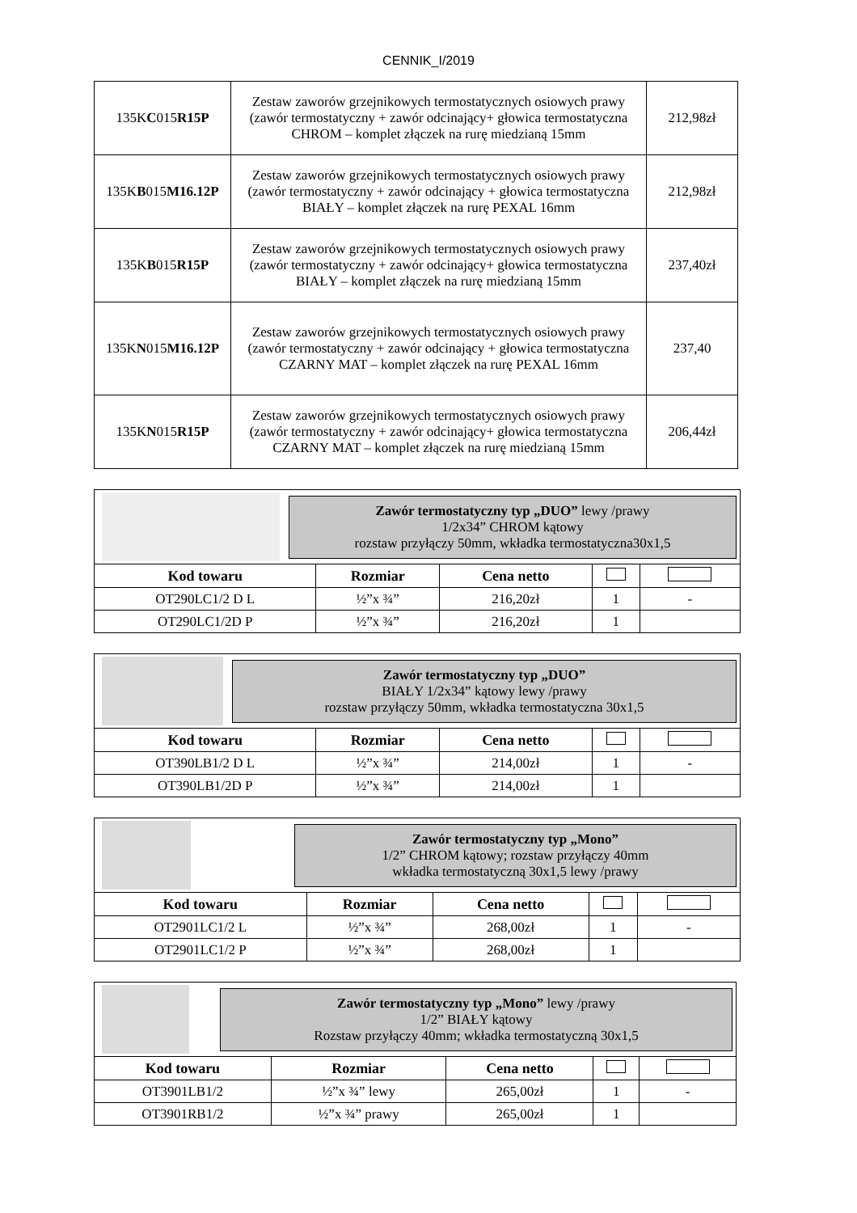CENNIK_I/2019
| 135K C 015 R15P | Zestaw zaworów grzejnikowych termostatycznych osiowych prawy (zawór termostatyczny + zawór odcinający+ głowica termostatyczna CHROM – komplet złączek na rurę miedzianą 15mm | 212,98zł |
| 135K B 015 M16.12P | Zestaw zaworów grzejnikowych termostatycznych osiowych prawy (zawór termostatyczny + zawór odcinający + głowica termostatyczna BIAŁY – komplet złączek na rurę PEXAL 16mm | 212,98zł |
| 135K B 015 R15P | Zestaw zaworów grzejnikowych termostatycznych osiowych prawy (zawór termostatyczny + zawór odcinający+ głowica termostatyczna BIAŁY – komplet złączek na rurę miedzianą 15mm | 237,40zł |
| 135K N 015 M16.12P | Zestaw zaworów grzejnikowych termostatycznych osiowych prawy (zawór termostatyczny + zawór odcinający + głowica termostatyczna CZARNY MAT – komplet złączek na rurę PEXAL 16mm | 237,40 |
| 135K N 015 R15P | Zestaw zaworów grzejnikowych termostatycznych osiowych prawy (zawór termostatyczny + zawór odcinający+ głowica termostatyczna CZARNY MAT – komplet złączek na rurę miedzianą 15mm | 206,44zł |
| Zawór termostatyczny typ „DUO” lewy /prawy 1/2x34” CHROM kątowy rozstaw przyłączy 50mm, wkładka termostatyczna30x1,5 | | | | |
| Kod towaru | Rozmiar | Cena netto | | |
| OT290LC1/2 D L | ½”x ¾” | 216,20zł | 1 | - |
| OT290LC1/2D P | ½”x ¾” | 216,20zł | 1 | |
| Zawór termostatyczny typ „DUO” BIAŁY 1/2x34” kątowy lewy /prawy rozstaw przyłączy 50mm, wkładka termostatyczna 30x1,5 | | | | |
| Kod towaru | Rozmiar | Cena netto | | |
| OT390LB1/2 D L | ½”x ¾” | 214,00zł | 1 | - |
| OT390LB1/2D P | ½”x ¾” | 214,00zł | 1 | |
| Zawór termostatyczny typ „Mono” 1/2” CHROM kątowy; rozstaw przyłączy 40mm wkładka termostatyczną 30x1,5 lewy /prawy | | | | |
| Kod towaru | Rozmiar | Cena netto | | |
| OT2901LC1/2 L | ½”x ¾” | 268,00zł | 1 | - |
| OT2901LC1/2 P | ½”x ¾” | 268,00zł | 1 | |
| Zawór termostatyczny typ „Mono” lewy /prawy 1/2” BIAŁY kątowy Rozstaw przyłączy 40mm; wkładka termostatyczną 30x1,5 | | | | |
| Kod towaru | Rozmiar | Cena netto | | |
| OT3901LB1/2 | ½”x ¾” lewy | 265,00zł | 1 | - |
| OT3901RB1/2 | ½”x ¾” prawy | 265,00zł | 1 | |